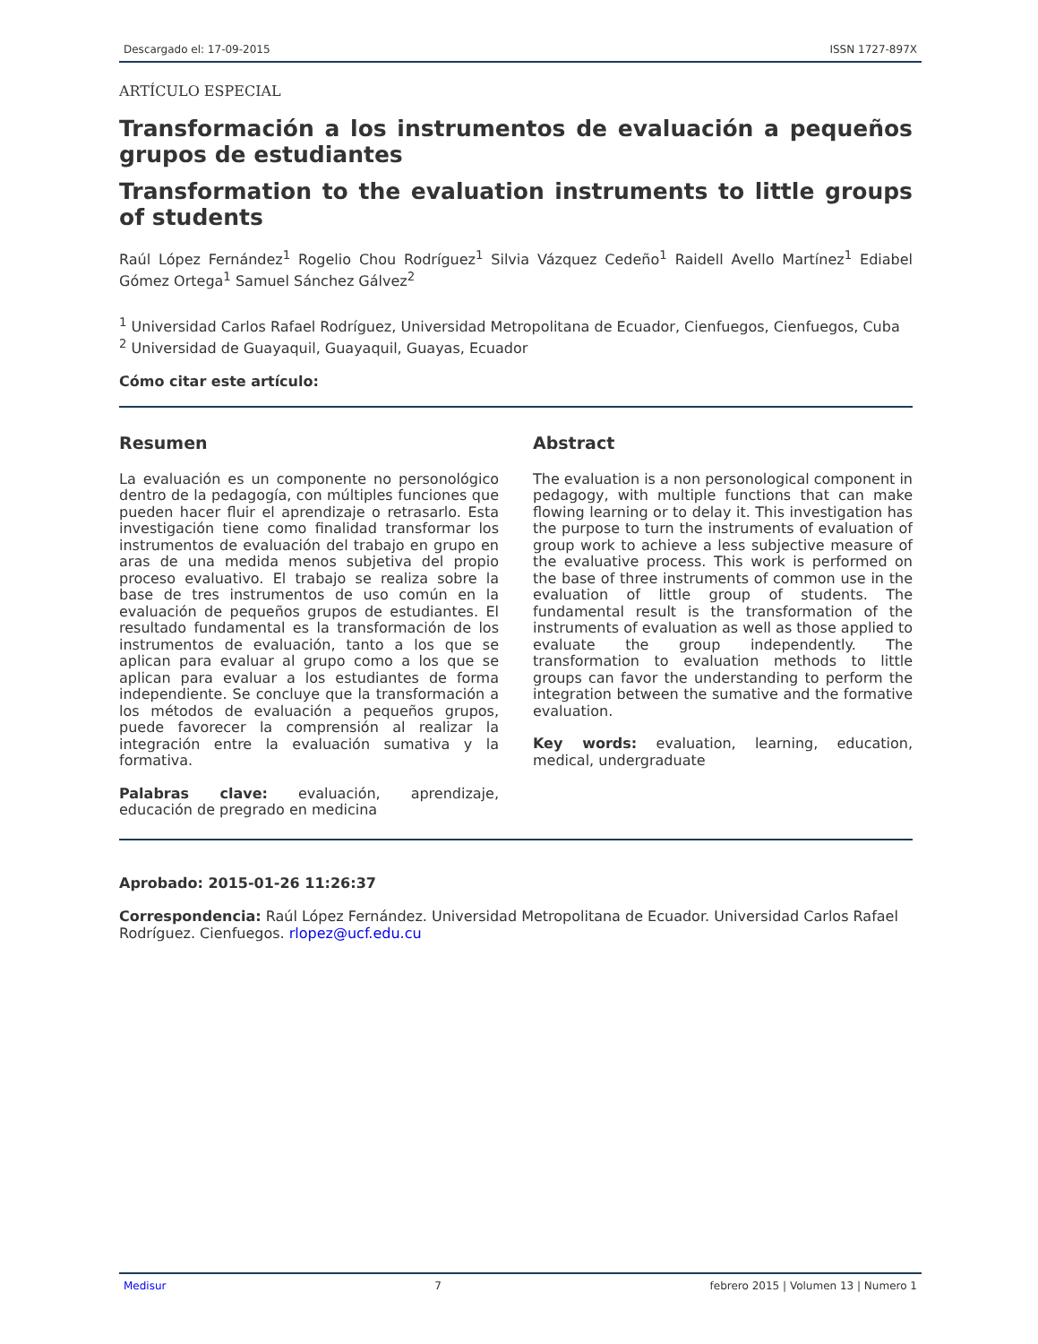Descargado el: 17-09-2015 ISSN 1727-897X
ARTÍCULO ESPECIAL
Transformación a los instrumentos de evaluación a pequeños grupos de estudiantes
Transformation to the evaluation instruments to little groups of students
Raúl López Fernández<sup>1</sup> Rogelio Chou Rodríguez<sup>1</sup> Silvia Vázquez Cedeño<sup>1</sup> Raidell Avello Martínez<sup>1</sup> Ediabel Gómez Ortega<sup>1</sup> Samuel Sánchez Gálvez<sup>2</sup>
<sup>1</sup> Universidad Carlos Rafael Rodríguez, Universidad Metropolitana de Ecuador, Cienfuegos, Cienfuegos, Cuba
<sup>2</sup> Universidad de Guayaquil, Guayaquil, Guayas, Ecuador
Cómo citar este artículo:
Resumen
La evaluación es un componente no personológico dentro de la pedagogía, con múltiples funciones que pueden hacer fluir el aprendizaje o retrasarlo. Esta investigación tiene como finalidad transformar los instrumentos de evaluación del trabajo en grupo en aras de una medida menos subjetiva del propio proceso evaluativo. El trabajo se realiza sobre la base de tres instrumentos de uso común en la evaluación de pequeños grupos de estudiantes. El resultado fundamental es la transformación de los instrumentos de evaluación, tanto a los que se aplican para evaluar al grupo como a los que se aplican para evaluar a los estudiantes de forma independiente. Se concluye que la transformación a los métodos de evaluación a pequeños grupos, puede favorecer la comprensión al realizar la integración entre la evaluación sumativa y la formativa.
Palabras clave: evaluación, aprendizaje, educación de pregrado en medicina
Abstract
The evaluation is a non personological component in pedagogy, with multiple functions that can make flowing learning or to delay it. This investigation has the purpose to turn the instruments of evaluation of group work to achieve a less subjective measure of the evaluative process. This work is performed on the base of three instruments of common use in the evaluation of little group of students. The fundamental result is the transformation of the instruments of evaluation as well as those applied to evaluate the group independently. The transformation to evaluation methods to little groups can favor the understanding to perform the integration between the sumative and the formative evaluation.
Key words: evaluation, learning, education, medical, undergraduate
Aprobado: 2015-01-26 11:26:37
Correspondencia: Raúl López Fernández. Universidad Metropolitana de Ecuador. Universidad Carlos Rafael Rodríguez. Cienfuegos. rlopez@ucf.edu.cu
Medisur 7 febrero 2015 | Volumen 13 | Numero 1